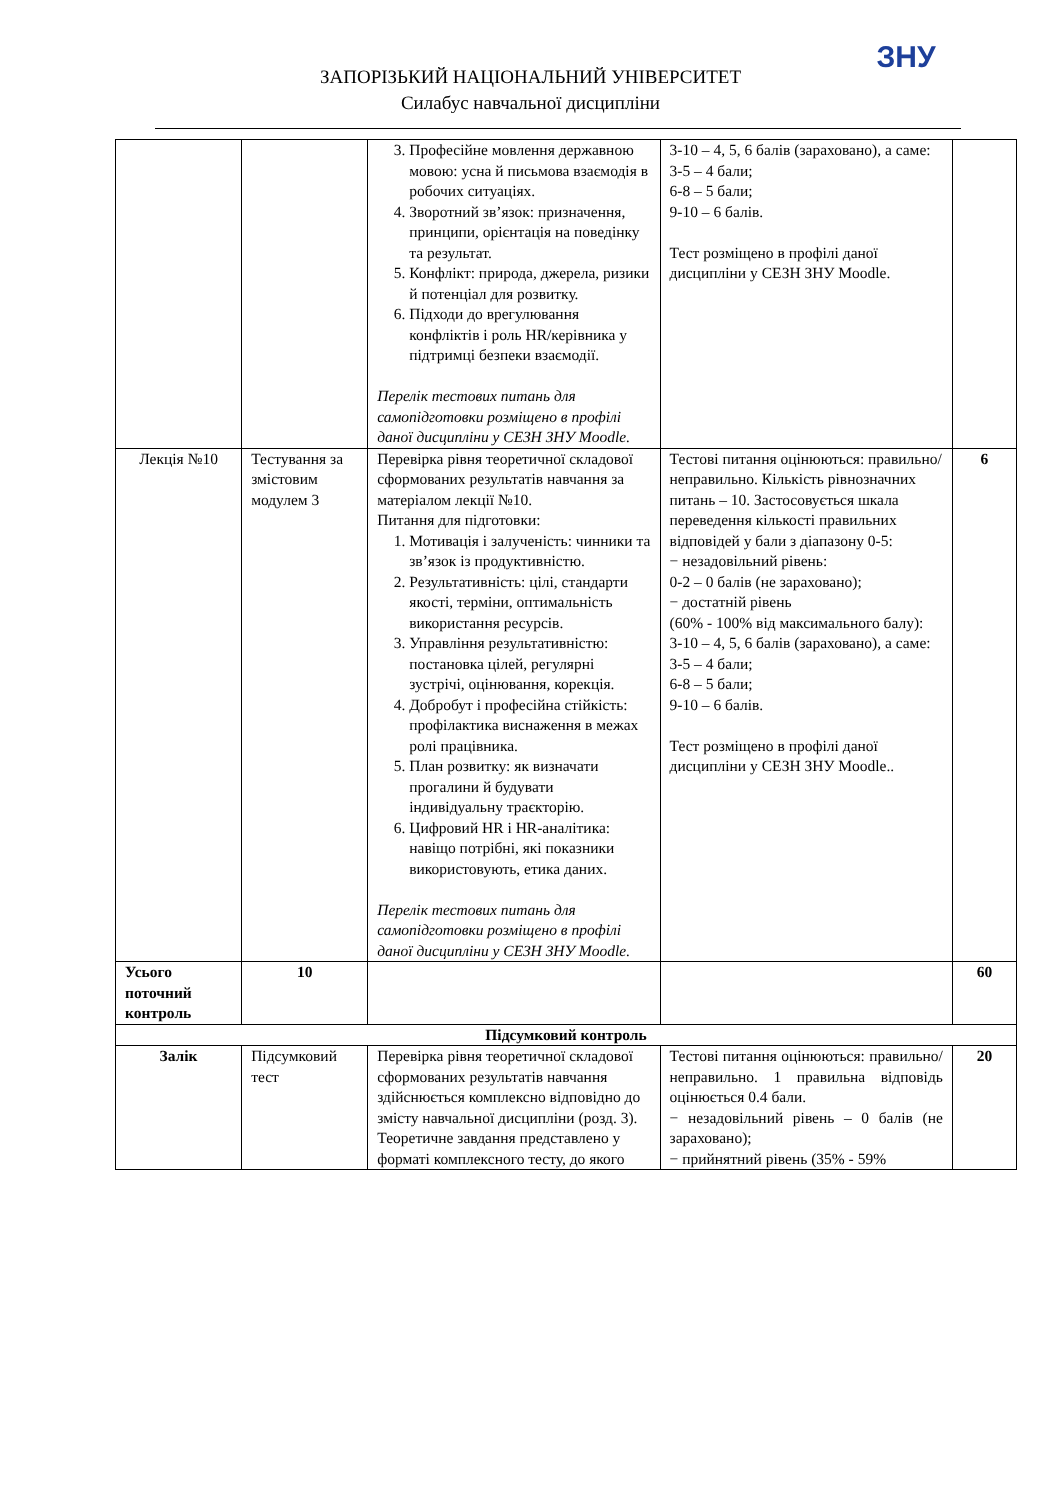ЗНУ
ЗАПОРІЗЬКИЙ НАЦІОНАЛЬНИЙ УНІВЕРСИТЕТ
Силабус навчальної дисципліни
| | | 3. Професійне мовлення державною мовою: усна й письмова взаємодія в робочих ситуаціях. 4. Зворотний зв’язок: призначення, принципи, орієнтація на поведінку та результат. 5. Конфлікт: природа, джерела, ризики й потенціал для розвитку. 6. Підходи до врегулювання конфліктів і роль HR/керівника у підтримці безпеки взаємодії. Перелік тестових питань для самопідготовки розміщено в профілі даної дисципліни у СЕЗН ЗНУ Moodle. | 3-10 – 4, 5, 6 балів (зараховано), а саме: 3-5 – 4 бали; 6-8 – 5 бали; 9-10 – 6 балів. Тест розміщено в профілі даної дисципліни у СЕЗН ЗНУ Moodle. | |
| Лекція №10 | Тестування за змістовим модулем 3 | Перевірка рівня теоретичної складової сформованих результатів навчання за матеріалом лекції №10. Питання для підготовки: 1. Мотивація і залученість: чинники та зв’язок із продуктивністю. 2. Результативність: цілі, стандарти якості, терміни, оптимальність використання ресурсів. 3. Управління результативністю: постановка цілей, регулярні зустрічі, оцінювання, корекція. 4. Добробут і професійна стійкість: профілактика виснаження в межах ролі працівника. 5. План розвитку: як визначати прогалини й будувати індивідуальну траєкторію. 6. Цифровий HR і HR-аналітика: навіщо потрібні, які показники використовують, етика даних. Перелік тестових питань для самопідготовки розміщено в профілі даної дисципліни у СЕЗН ЗНУ Moodle. | Тестові питання оцінюються: правильно/неправильно. Кількість рівнозначних питань – 10. Застосовується шкала переведення кількості правильних відповідей у бали з діапазону 0-5: − незадовільний рівень: 0-2 – 0 балів (не зараховано); − достатній рівень (60% - 100% від максимального балу): 3-10 – 4, 5, 6 балів (зараховано), а саме: 3-5 – 4 бали; 6-8 – 5 бали; 9-10 – 6 балів. Тест розміщено в профілі даної дисципліни у СЕЗН ЗНУ Moodle.. | 6 |
| Усього поточний контроль | 10 | | | 60 |
| Підсумковий контроль | | | | |
| Залік | Підсумковий тест | Перевірка рівня теоретичної складової сформованих результатів навчання здійснюється комплексно відповідно до змісту навчальної дисципліни (розд. 3). Теоретичне завдання представлено у форматі комплексного тесту, до якого | Тестові питання оцінюються: правильно/неправильно. 1 правильна відповідь оцінюється 0.4 бали. − незадовільний рівень – 0 балів (не зараховано); − прийнятний рівень (35% - 59% | 20 |